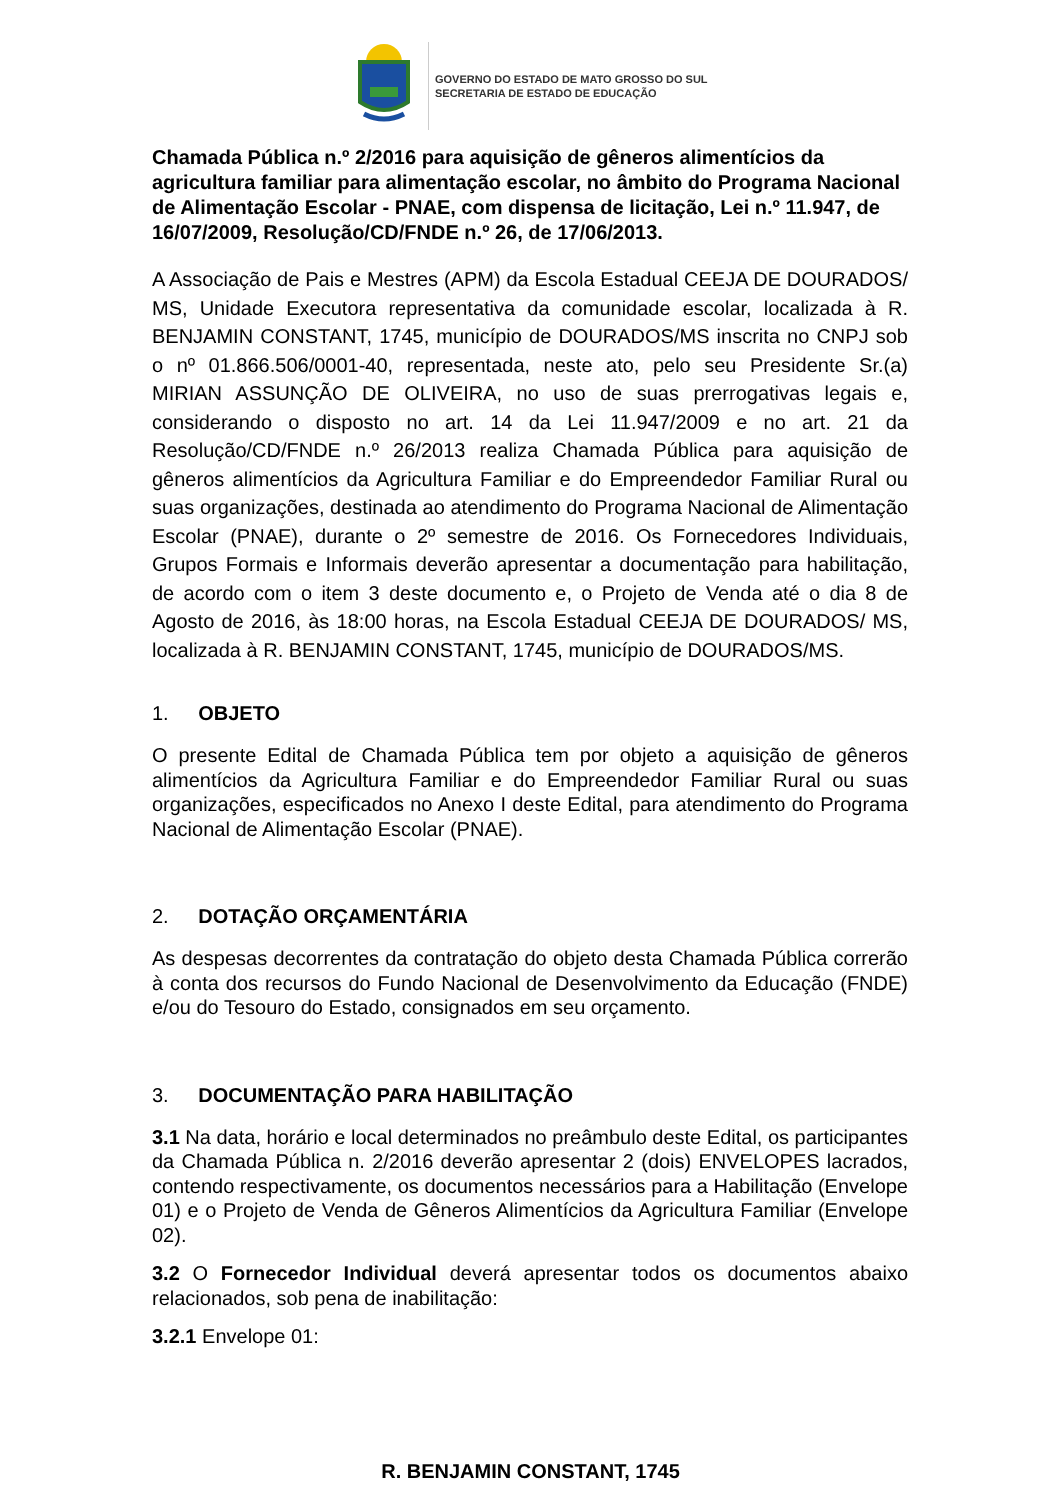GOVERNO DO ESTADO DE MATO GROSSO DO SUL
SECRETARIA DE ESTADO DE EDUCAÇÃO
Chamada Pública n.º 2/2016 para aquisição de gêneros alimentícios da agricultura familiar para alimentação escolar, no âmbito do Programa Nacional de Alimentação Escolar - PNAE, com dispensa de licitação, Lei n.º 11.947, de 16/07/2009, Resolução/CD/FNDE n.º 26, de 17/06/2013.
A Associação de Pais e Mestres (APM) da Escola Estadual CEEJA DE DOURADOS/ MS, Unidade Executora representativa da comunidade escolar, localizada à R. BENJAMIN CONSTANT, 1745, município de DOURADOS/MS inscrita no CNPJ sob o nº 01.866.506/0001-40, representada, neste ato, pelo seu Presidente Sr.(a) MIRIAN ASSUNÇÃO DE OLIVEIRA, no uso de suas prerrogativas legais e, considerando o disposto no art. 14 da Lei 11.947/2009 e no art. 21 da Resolução/CD/FNDE n.º 26/2013 realiza Chamada Pública para aquisição de gêneros alimentícios da Agricultura Familiar e do Empreendedor Familiar Rural ou suas organizações, destinada ao atendimento do Programa Nacional de Alimentação Escolar (PNAE), durante o 2º semestre de 2016. Os Fornecedores Individuais, Grupos Formais e Informais deverão apresentar a documentação para habilitação, de acordo com o item 3 deste documento e, o Projeto de Venda até o dia 8 de Agosto de 2016, às 18:00 horas, na Escola Estadual CEEJA DE DOURADOS/ MS, localizada à R. BENJAMIN CONSTANT, 1745, município de DOURADOS/MS.
1. OBJETO
O presente Edital de Chamada Pública tem por objeto a aquisição de gêneros alimentícios da Agricultura Familiar e do Empreendedor Familiar Rural ou suas organizações, especificados no Anexo I deste Edital, para atendimento do Programa Nacional de Alimentação Escolar (PNAE).
2. DOTAÇÃO ORÇAMENTÁRIA
As despesas decorrentes da contratação do objeto desta Chamada Pública correrão à conta dos recursos do Fundo Nacional de Desenvolvimento da Educação (FNDE) e/ou do Tesouro do Estado, consignados em seu orçamento.
3. DOCUMENTAÇÃO PARA HABILITAÇÃO
3.1 Na data, horário e local determinados no preâmbulo deste Edital, os participantes da Chamada Pública n. 2/2016 deverão apresentar 2 (dois) ENVELOPES lacrados, contendo respectivamente, os documentos necessários para a Habilitação (Envelope 01) e o Projeto de Venda de Gêneros Alimentícios da Agricultura Familiar (Envelope 02).
3.2 O Fornecedor Individual deverá apresentar todos os documentos abaixo relacionados, sob pena de inabilitação:
3.2.1 Envelope 01:
R. BENJAMIN CONSTANT, 1745